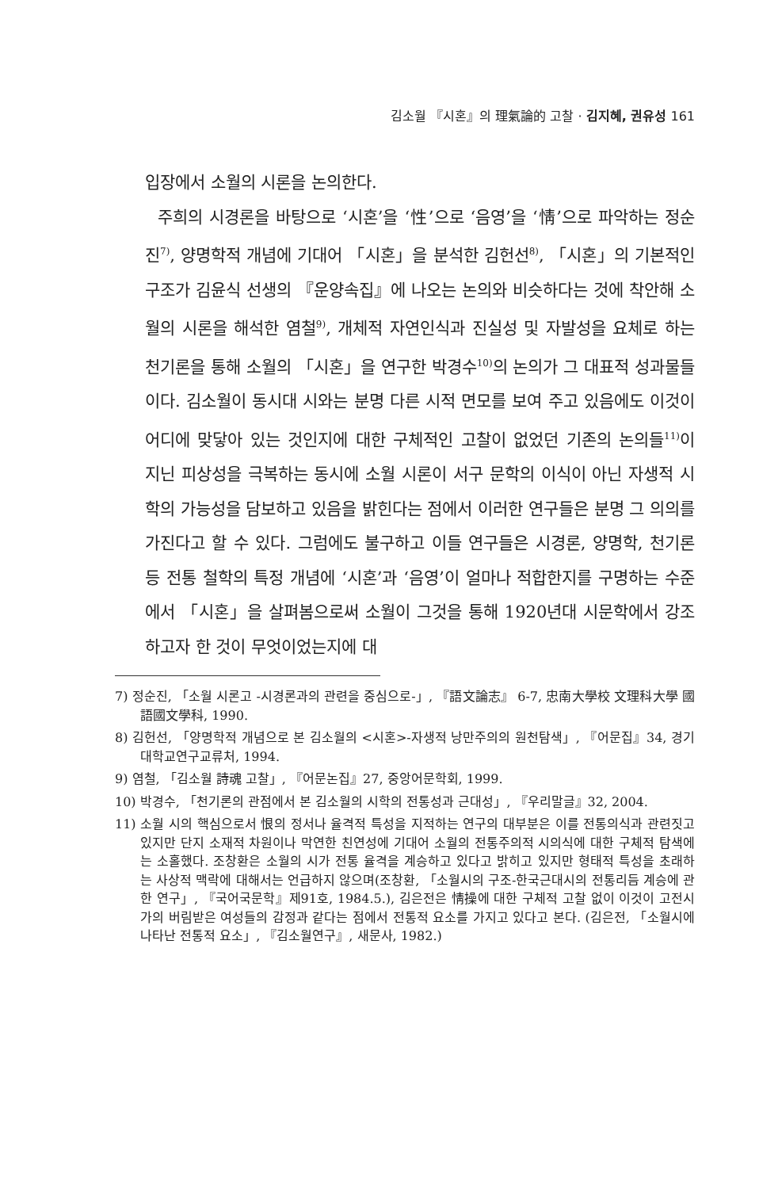김소월 『시혼』의 理氣論的 고찰 · 김지혜, 권유성 161
입장에서 소월의 시론을 논의한다.
주희의 시경론을 바탕으로 ‘시혼’을 ‘性’으로 ‘음영’을 ‘情’으로 파악하는 정순진<sup>7)</sup>, 양명학적 개념에 기대어 「시혼」을 분석한 김헌선<sup>8)</sup>, 「시혼」의 기본적인 구조가 김윤식 선생의 『운양속집』에 나오는 논의와 비슷하다는 것에 착안해 소월의 시론을 해석한 염철<sup>9)</sup>, 개체적 자연인식과 진실성 및 자발성을 요체로 하는 천기론을 통해 소월의 「시혼」을 연구한 박경수<sup>10)</sup>의 논의가 그 대표적 성과물들이다. 김소월이 동시대 시와는 분명 다른 시적 면모를 보여 주고 있음에도 이것이 어디에 맞닿아 있는 것인지에 대한 구체적인 고찰이 없었던 기존의 논의들<sup>11)</sup>이 지닌 피상성을 극복하는 동시에 소월 시론이 서구 문학의 이식이 아닌 자생적 시학의 가능성을 담보하고 있음을 밝힌다는 점에서 이러한 연구들은 분명 그 의의를 가진다고 할 수 있다. 그럼에도 불구하고 이들 연구들은 시경론, 양명학, 천기론 등 전통 철학의 특정 개념에 ‘시혼’과 ‘음영’이 얼마나 적합한지를 구명하는 수준에서 「시혼」을 살펴봄으로써 소월이 그것을 통해 1920년대 시문학에서 강조하고자 한 것이 무엇이었는지에 대
7) 정순진, 「소월 시론고 -시경론과의 관련을 중심으로-」, 『語文論志』 6-7, 忠南大學校 文理科大學 國語國文學科, 1990.
8) 김헌선, 「양명학적 개념으로 본 김소월의 <시혼>-자생적 낭만주의의 원천탐색」, 『어문집』34, 경기대학교연구교류처, 1994.
9) 염철, 「김소월 詩魂 고찰」, 『어문논집』27, 중앙어문학회, 1999.
10) 박경수, 「천기론의 관점에서 본 김소월의 시학의 전통성과 근대성」, 『우리말글』32, 2004.
11) 소월 시의 핵심으로서 恨의 정서나 율격적 특성을 지적하는 연구의 대부분은 이를 전통의식과 관련짓고 있지만 단지 소재적 차원이나 막연한 친연성에 기대어 소월의 전통주의적 시의식에 대한 구체적 탐색에는 소홀했다. 조창환은 소월의 시가 전통 율격을 계승하고 있다고 밝히고 있지만 형태적 특성을 초래하는 사상적 맥락에 대해서는 언급하지 않으며(조창환, 「소월시의 구조-한국근대시의 전통리듬 계승에 관한 연구」, 『국어국문학』제91호, 1984.5.), 김은전은 情操에 대한 구체적 고찰 없이 이것이 고전시가의 버림받은 여성들의 감정과 같다는 점에서 전통적 요소를 가지고 있다고 본다. (김은전, 「소월시에 나타난 전통적 요소」, 『김소월연구』, 새문사, 1982.)